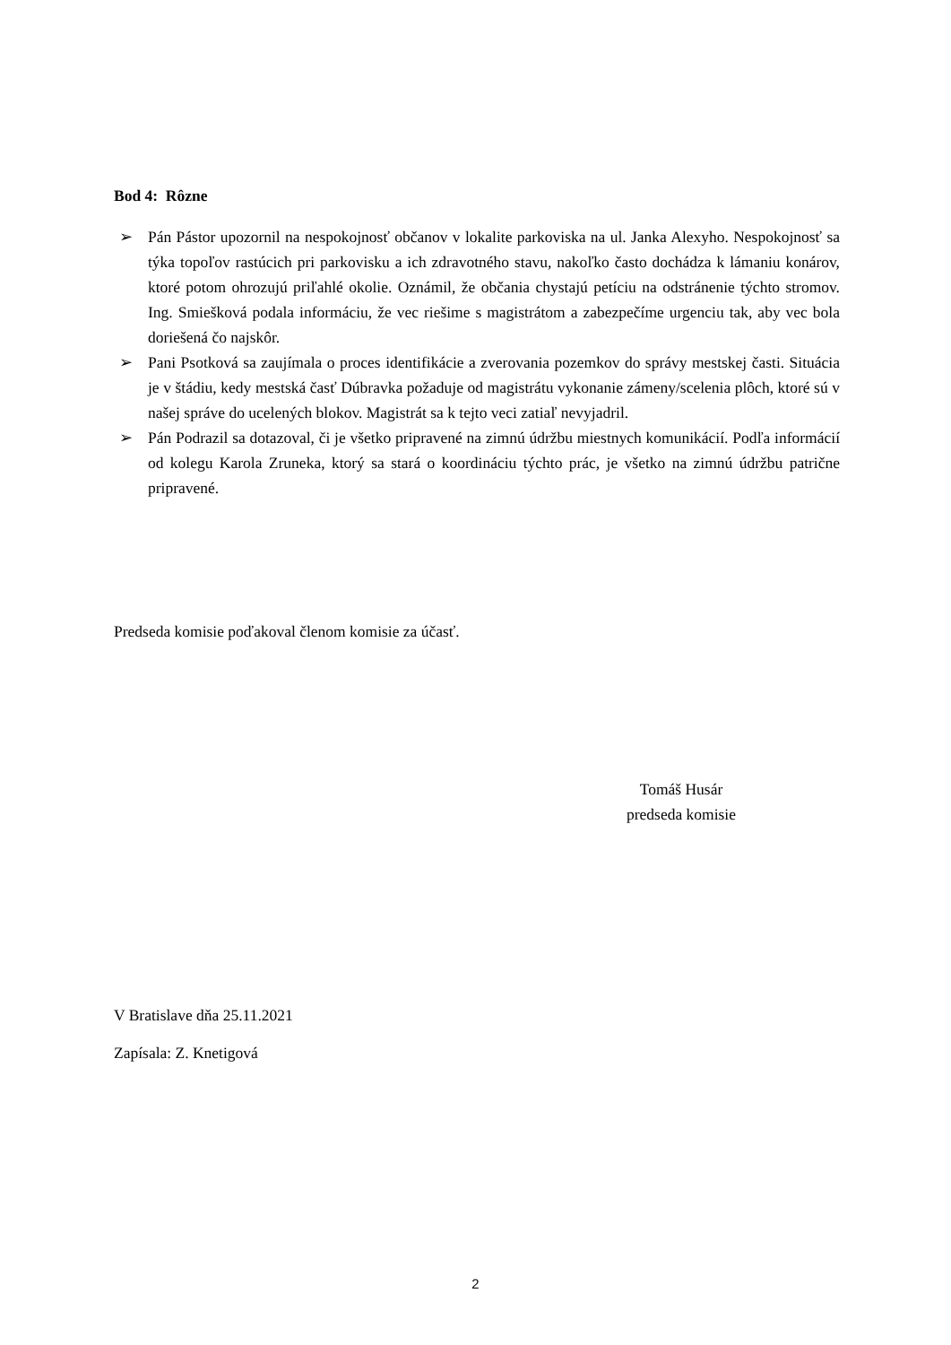Bod 4: Rôzne
➢ Pán Pástor upozornil na nespokojnosť občanov v lokalite parkoviska na ul. Janka Alexyho. Nespokojnosť sa týka topoľov rastúcich pri parkovisku a ich zdravotného stavu, nakoľko často dochádza k lámaniu konárov, ktoré potom ohrozujú priľahlé okolie. Oznámil, že občania chystajú petíciu na odstránenie týchto stromov. Ing. Smiešková podala informáciu, že vec riešime s magistrátom a zabezpečíme urgenciu tak, aby vec bola doriešená čo najskôr.
➢ Pani Psotková sa zaujímala o proces identifikácie a zverovania pozemkov do správy mestskej časti. Situácia je v štádiu, kedy mestská časť Dúbravka požaduje od magistrátu vykonanie zámeny/scelenia plôch, ktoré sú v našej správe do ucelených blokov. Magistrát sa k tejto veci zatiaľ nevyjadril.
➢ Pán Podrazil sa dotazoval, či je všetko pripravené na zimnú údržbu miestnych komunikácií. Podľa informácií od kolegu Karola Zruneka, ktorý sa stará o koordináciu týchto prác, je všetko na zimnú údržbu patrične pripravené.
Predseda komisie poďakoval členom komisie za účasť.
Tomáš Husár
predseda komisie
V Bratislave dňa 25.11.2021
Zapísala: Z. Knetigová
2